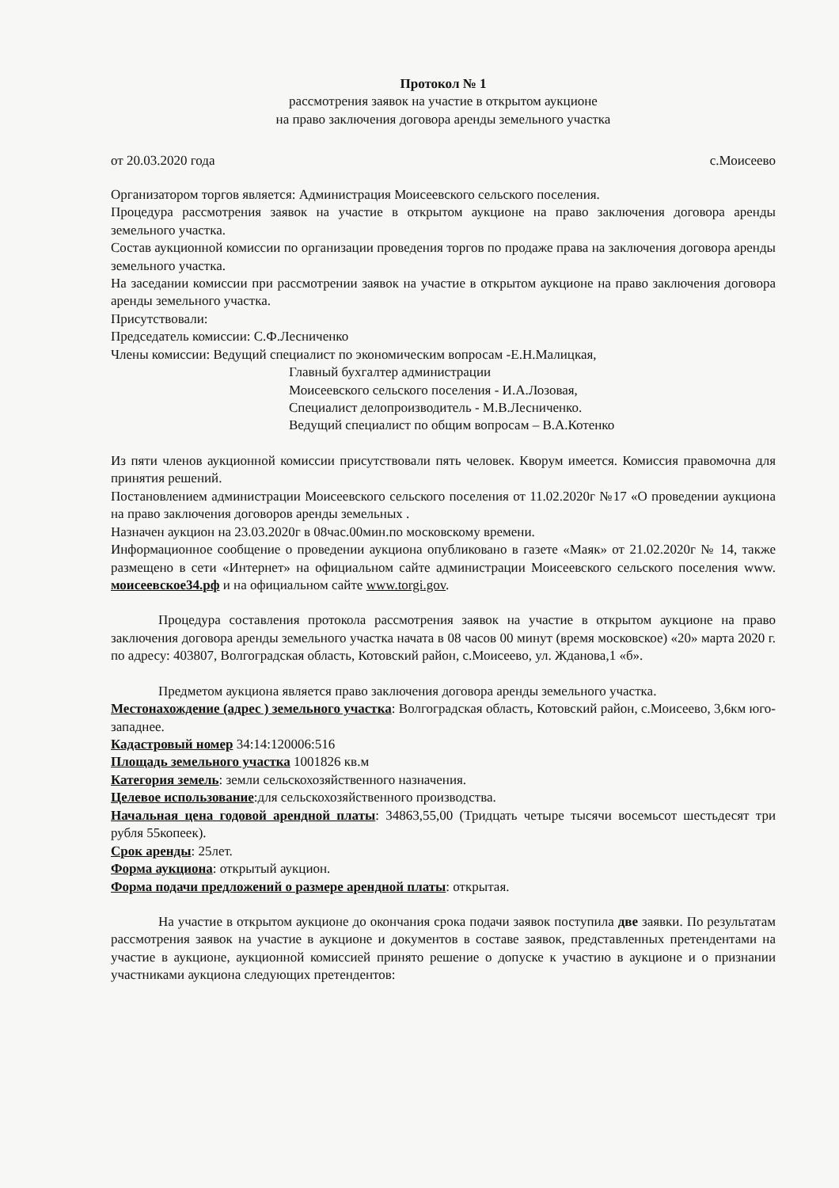Протокол № 1
рассмотрения заявок на участие в открытом аукционе
на право заключения договора аренды земельного участка
от 20.03.2020 года с.Моисеево
Организатором торгов является: Администрация Моисеевского сельского поселения.
Процедура рассмотрения заявок на участие в открытом аукционе на право заключения договора аренды земельного участка.
Состав аукционной комиссии по организации проведения торгов по продаже права на заключения договора аренды земельного участка.
На заседании комиссии при рассмотрении заявок на участие в открытом аукционе на право заключения договора аренды земельного участка.
Присутствовали:
Председатель комиссии: С.Ф.Лесниченко
Члены комиссии: Ведущий специалист по экономическим вопросам -Е.Н.Малицкая,
Главный бухгалтер администрации
Моисеевского сельского поселения - И.А.Лозовая,
Специалист делопроизводитель - М.В.Лесниченко.
Ведущий специалист по общим вопросам – В.А.Котенко
Из пяти членов аукционной комиссии присутствовали пять человек. Кворум имеется. Комиссия правомочна для принятия решений.
Постановлением администрации Моисеевского сельского поселения от 11.02.2020г №17 «О проведении аукциона на право заключения договоров аренды земельных .
Назначен аукцион на 23.03.2020г в 08час.00мин.по московскому времени.
Информационное сообщение о проведении аукциона опубликовано в газете «Маяк» от 21.02.2020г № 14, также размещено в сети «Интернет» на официальном сайте администрации Моисеевского сельского поселения www. моисеевское34.рф и на официальном сайте www.torgi.gov.
Процедура составления протокола рассмотрения заявок на участие в открытом аукционе на право заключения договора аренды земельного участка начата в 08 часов 00 минут (время московское) «20» марта 2020 г. по адресу: 403807, Волгоградская область, Котовский район, с.Моисеево, ул. Жданова,1 «б».
Предметом аукциона является право заключения договора аренды земельного участка.
Местонахождение (адрес ) земельного участка: Волгоградская область, Котовский район, с.Моисеево, 3,6км юго-западнее.
Кадастровый номер 34:14:120006:516
Площадь земельного участка 1001826 кв.м
Категория земель: земли сельскохозяйственного назначения.
Целевое использование:для сельскохозяйственного производства.
Начальная цена годовой арендной платы: 34863,55,00 (Тридцать четыре тысячи восемьсот шестьдесят три рубля 55копеек).
Срок аренды: 25лет.
Форма аукциона: открытый аукцион.
Форма подачи предложений о размере арендной платы: открытая.
На участие в открытом аукционе до окончания срока подачи заявок поступила две заявки. По результатам рассмотрения заявок на участие в аукционе и документов в составе заявок, представленных претендентами на участие в аукционе, аукционной комиссией принято решение о допуске к участию в аукционе и о признании участниками аукциона следующих претендентов: